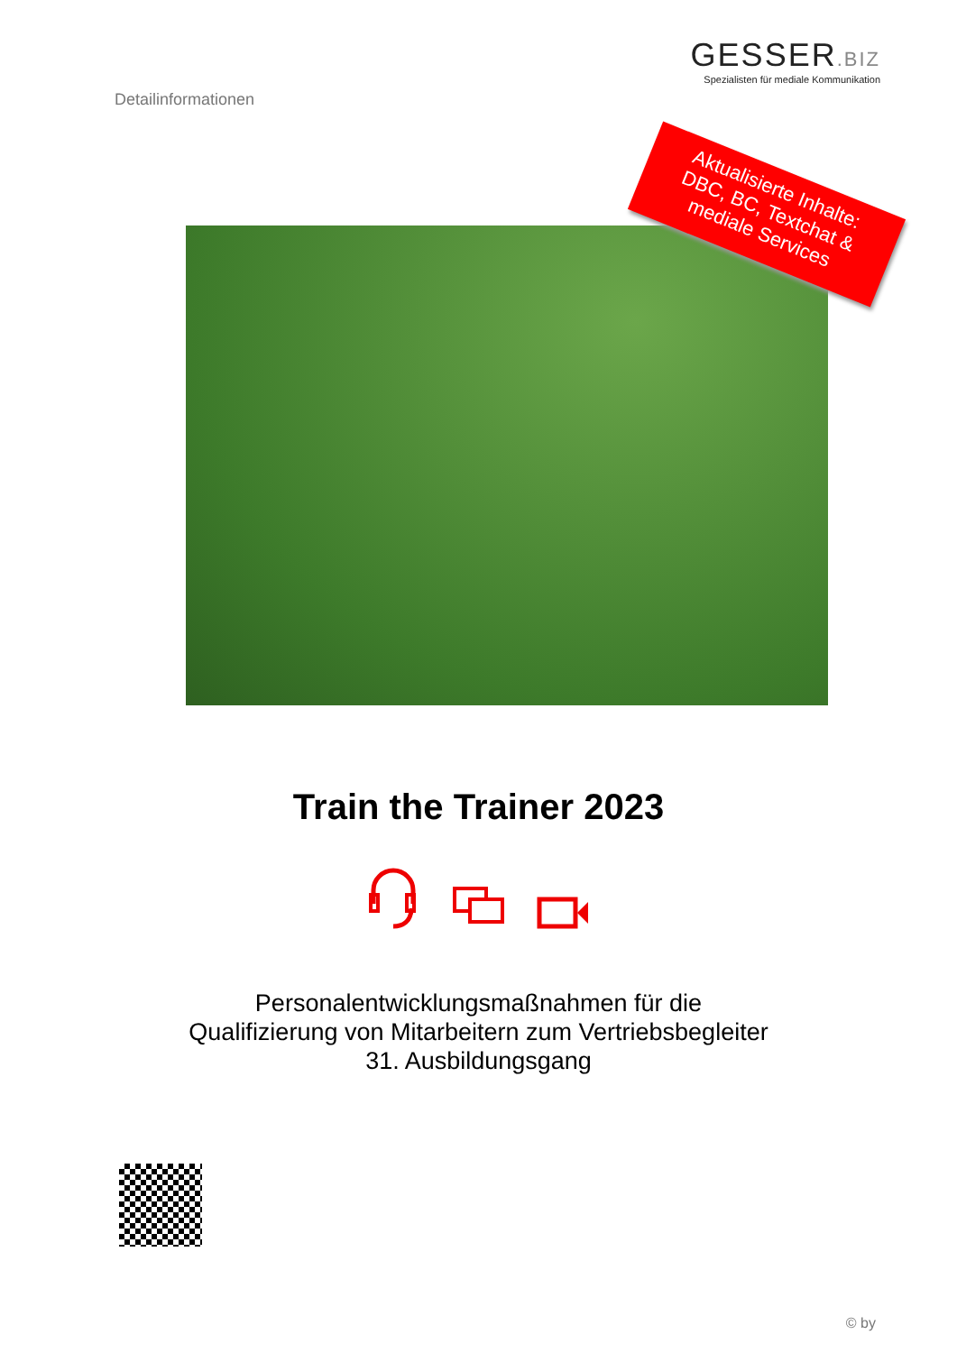Detailinformationen
GESSER.BIZ
Spezialisten für mediale Kommunikation
Aktualisierte Inhalte:
DBC, BC, Textchat &
mediale Services
Train the Trainer 2023
Personalentwicklungsmaßnahmen für die
Qualifizierung von Mitarbeitern zum Vertriebsbegleiter
31. Ausbildungsgang
© by